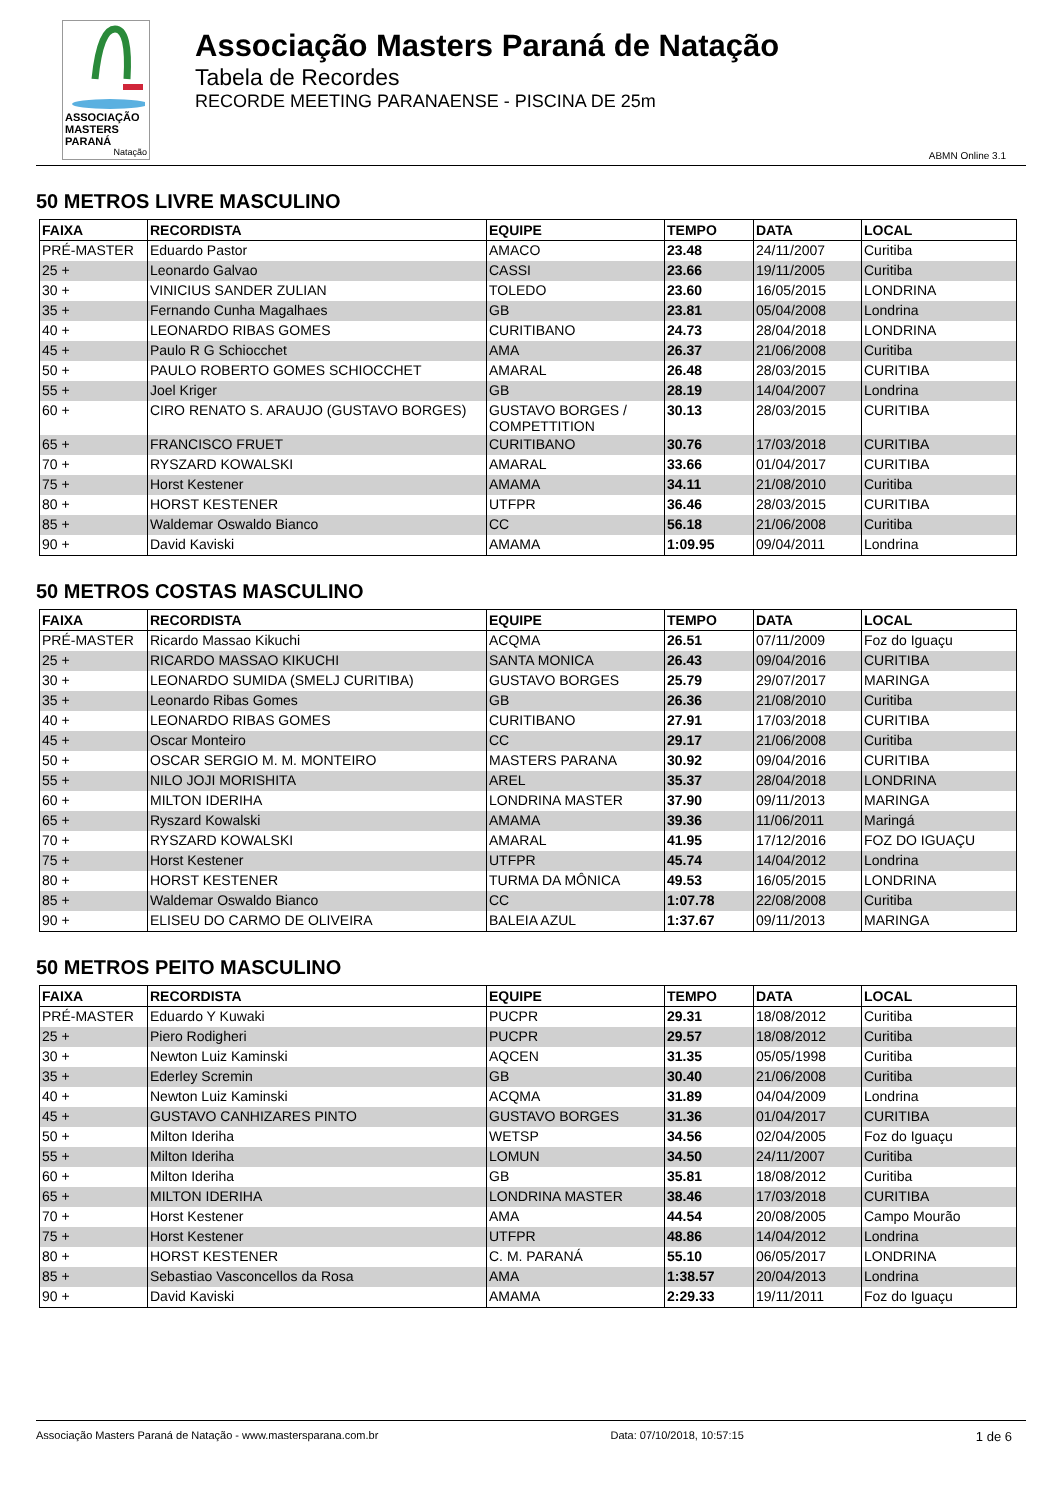ASSOCIAÇÃO
MASTERS PARANÁ
Natação
Associação Masters Paraná de Natação
Tabela de Recordes
RECORDE MEETING PARANAENSE - PISCINA DE 25m
ABMN Online 3.1
50 METROS LIVRE MASCULINO
| FAIXA | RECORDISTA | EQUIPE | TEMPO | DATA | LOCAL |
| --- | --- | --- | --- | --- | --- |
| PRÉ-MASTER | Eduardo Pastor | AMACO | 23.48 | 24/11/2007 | Curitiba |
| 25 + | Leonardo Galvao | CASSI | 23.66 | 19/11/2005 | Curitiba |
| 30 + | VINICIUS SANDER ZULIAN | TOLEDO | 23.60 | 16/05/2015 | LONDRINA |
| 35 + | Fernando Cunha Magalhaes | GB | 23.81 | 05/04/2008 | Londrina |
| 40 + | LEONARDO RIBAS GOMES | CURITIBANO | 24.73 | 28/04/2018 | LONDRINA |
| 45 + | Paulo R G Schiocchet | AMA | 26.37 | 21/06/2008 | Curitiba |
| 50 + | PAULO ROBERTO GOMES SCHIOCCHET | AMARAL | 26.48 | 28/03/2015 | CURITIBA |
| 55 + | Joel Kriger | GB | 28.19 | 14/04/2007 | Londrina |
| 60 + | CIRO RENATO S. ARAUJO (GUSTAVO BORGES) | GUSTAVO BORGES / COMPETTITION | 30.13 | 28/03/2015 | CURITIBA |
| 65 + | FRANCISCO FRUET | CURITIBANO | 30.76 | 17/03/2018 | CURITIBA |
| 70 + | RYSZARD KOWALSKI | AMARAL | 33.66 | 01/04/2017 | CURITIBA |
| 75 + | Horst Kestener | AMAMA | 34.11 | 21/08/2010 | Curitiba |
| 80 + | HORST KESTENER | UTFPR | 36.46 | 28/03/2015 | CURITIBA |
| 85 + | Waldemar Oswaldo Bianco | CC | 56.18 | 21/06/2008 | Curitiba |
| 90 + | David Kaviski | AMAMA | 1:09.95 | 09/04/2011 | Londrina |
50 METROS COSTAS MASCULINO
| FAIXA | RECORDISTA | EQUIPE | TEMPO | DATA | LOCAL |
| --- | --- | --- | --- | --- | --- |
| PRÉ-MASTER | Ricardo Massao Kikuchi | ACQMA | 26.51 | 07/11/2009 | Foz do Iguaçu |
| 25 + | RICARDO MASSAO KIKUCHI | SANTA MONICA | 26.43 | 09/04/2016 | CURITIBA |
| 30 + | LEONARDO SUMIDA (SMELJ CURITIBA) | GUSTAVO BORGES | 25.79 | 29/07/2017 | MARINGA |
| 35 + | Leonardo Ribas Gomes | GB | 26.36 | 21/08/2010 | Curitiba |
| 40 + | LEONARDO RIBAS GOMES | CURITIBANO | 27.91 | 17/03/2018 | CURITIBA |
| 45 + | Oscar Monteiro | CC | 29.17 | 21/06/2008 | Curitiba |
| 50 + | OSCAR SERGIO M. M. MONTEIRO | MASTERS PARANA | 30.92 | 09/04/2016 | CURITIBA |
| 55 + | NILO JOJI MORISHITA | AREL | 35.37 | 28/04/2018 | LONDRINA |
| 60 + | MILTON IDERIHA | LONDRINA MASTER | 37.90 | 09/11/2013 | MARINGA |
| 65 + | Ryszard Kowalski | AMAMA | 39.36 | 11/06/2011 | Maringá |
| 70 + | RYSZARD KOWALSKI | AMARAL | 41.95 | 17/12/2016 | FOZ DO IGUAÇU |
| 75 + | Horst Kestener | UTFPR | 45.74 | 14/04/2012 | Londrina |
| 80 + | HORST KESTENER | TURMA DA MÔNICA | 49.53 | 16/05/2015 | LONDRINA |
| 85 + | Waldemar Oswaldo Bianco | CC | 1:07.78 | 22/08/2008 | Curitiba |
| 90 + | ELISEU DO CARMO DE OLIVEIRA | BALEIA AZUL | 1:37.67 | 09/11/2013 | MARINGA |
50 METROS PEITO MASCULINO
| FAIXA | RECORDISTA | EQUIPE | TEMPO | DATA | LOCAL |
| --- | --- | --- | --- | --- | --- |
| PRÉ-MASTER | Eduardo Y Kuwaki | PUCPR | 29.31 | 18/08/2012 | Curitiba |
| 25 + | Piero Rodigheri | PUCPR | 29.57 | 18/08/2012 | Curitiba |
| 30 + | Newton Luiz Kaminski | AQCEN | 31.35 | 05/05/1998 | Curitiba |
| 35 + | Ederley Scremin | GB | 30.40 | 21/06/2008 | Curitiba |
| 40 + | Newton Luiz Kaminski | ACQMA | 31.89 | 04/04/2009 | Londrina |
| 45 + | GUSTAVO CANHIZARES PINTO | GUSTAVO BORGES | 31.36 | 01/04/2017 | CURITIBA |
| 50 + | Milton Ideriha | WETSP | 34.56 | 02/04/2005 | Foz do Iguaçu |
| 55 + | Milton Ideriha | LOMUN | 34.50 | 24/11/2007 | Curitiba |
| 60 + | Milton Ideriha | GB | 35.81 | 18/08/2012 | Curitiba |
| 65 + | MILTON IDERIHA | LONDRINA MASTER | 38.46 | 17/03/2018 | CURITIBA |
| 70 + | Horst Kestener | AMA | 44.54 | 20/08/2005 | Campo Mourão |
| 75 + | Horst Kestener | UTFPR | 48.86 | 14/04/2012 | Londrina |
| 80 + | HORST KESTENER | C. M. PARANÁ | 55.10 | 06/05/2017 | LONDRINA |
| 85 + | Sebastiao Vasconcellos da Rosa | AMA | 1:38.57 | 20/04/2013 | Londrina |
| 90 + | David Kaviski | AMAMA | 2:29.33 | 19/11/2011 | Foz do Iguaçu |
Associação Masters Paraná de Natação - www.mastersparana.com.br Data: 07/10/2018, 10:57:15 1 de 6